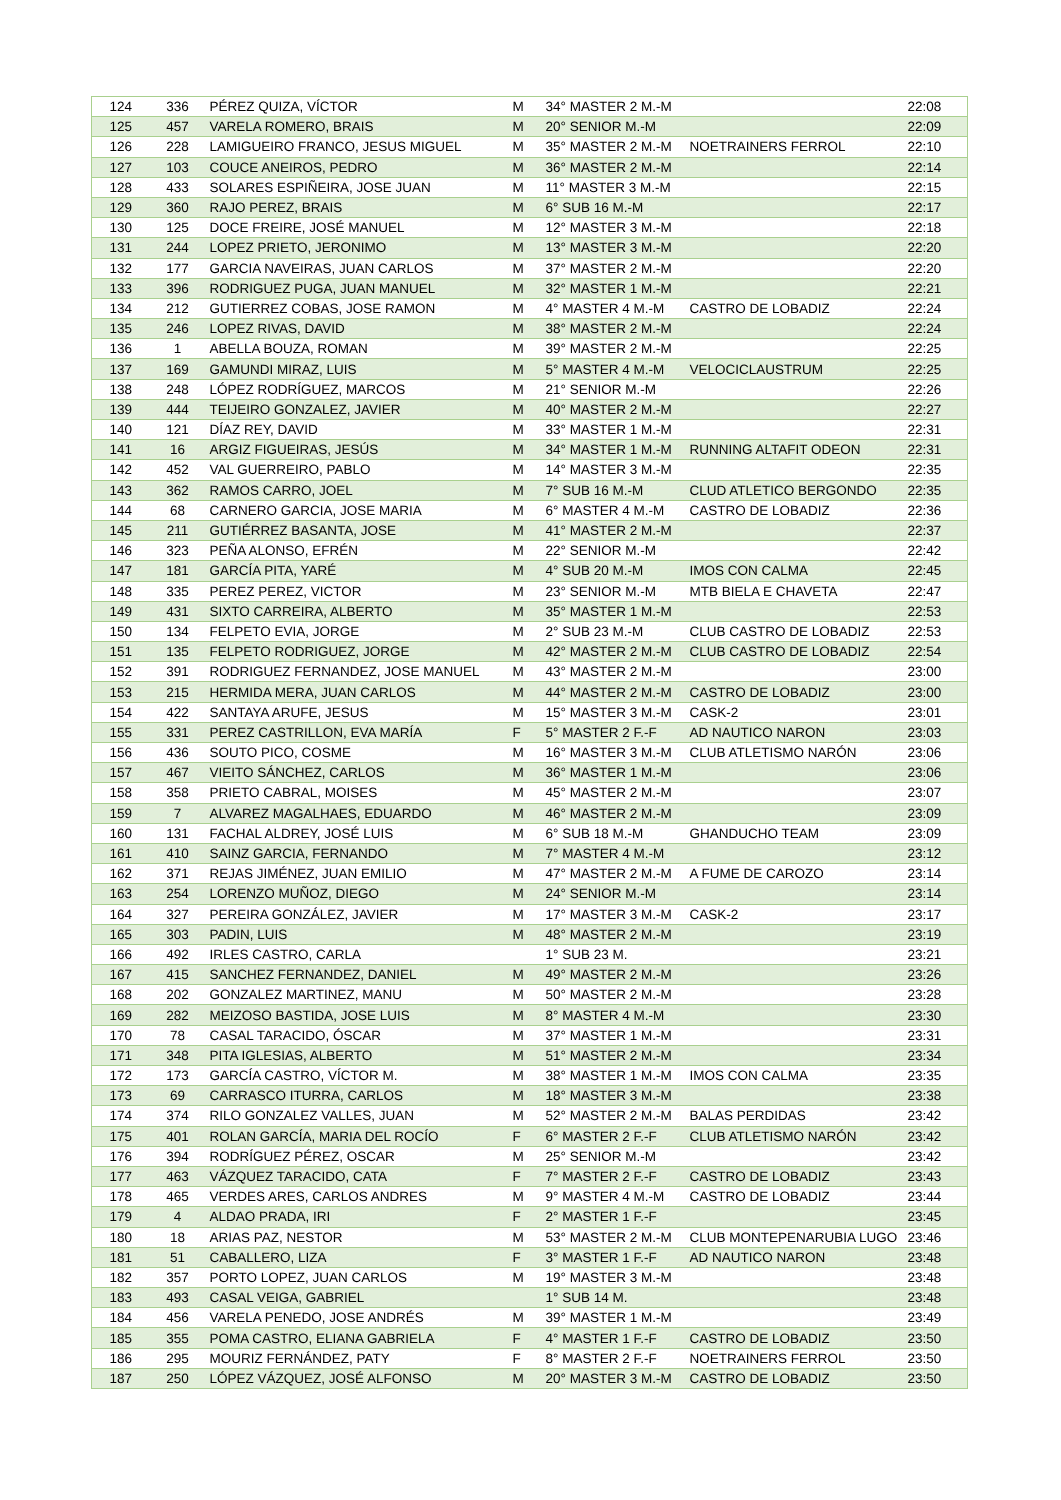| 124 | 336 | PÉREZ QUIZA, VÍCTOR | M | 34° MASTER 2 M.-M | | 22:08 |
| 125 | 457 | VARELA ROMERO, BRAIS | M | 20° SENIOR M.-M | | 22:09 |
| 126 | 228 | LAMIGUEIRO FRANCO, JESUS MIGUEL | M | 35° MASTER 2 M.-M | NOETRAINERS FERROL | 22:10 |
| 127 | 103 | COUCE ANEIROS, PEDRO | M | 36° MASTER 2 M.-M | | 22:14 |
| 128 | 433 | SOLARES ESPIÑEIRA, JOSE JUAN | M | 11° MASTER 3 M.-M | | 22:15 |
| 129 | 360 | RAJO PEREZ, BRAIS | M | 6° SUB 16 M.-M | | 22:17 |
| 130 | 125 | DOCE FREIRE, JOSÉ MANUEL | M | 12° MASTER 3 M.-M | | 22:18 |
| 131 | 244 | LOPEZ PRIETO, JERONIMO | M | 13° MASTER 3 M.-M | | 22:20 |
| 132 | 177 | GARCIA NAVEIRAS, JUAN CARLOS | M | 37° MASTER 2 M.-M | | 22:20 |
| 133 | 396 | RODRIGUEZ PUGA, JUAN MANUEL | M | 32° MASTER 1 M.-M | | 22:21 |
| 134 | 212 | GUTIERREZ COBAS, JOSE RAMON | M | 4° MASTER 4 M.-M | CASTRO DE LOBADIZ | 22:24 |
| 135 | 246 | LOPEZ RIVAS, DAVID | M | 38° MASTER 2 M.-M | | 22:24 |
| 136 | 1 | ABELLA BOUZA, ROMAN | M | 39° MASTER 2 M.-M | | 22:25 |
| 137 | 169 | GAMUNDI MIRAZ, LUIS | M | 5° MASTER 4 M.-M | VELOCICLAUSTRUM | 22:25 |
| 138 | 248 | LÓPEZ RODRÍGUEZ, MARCOS | M | 21° SENIOR M.-M | | 22:26 |
| 139 | 444 | TEIJEIRO GONZALEZ, JAVIER | M | 40° MASTER 2 M.-M | | 22:27 |
| 140 | 121 | DÍAZ REY, DAVID | M | 33° MASTER 1 M.-M | | 22:31 |
| 141 | 16 | ARGIZ FIGUEIRAS, JESÚS | M | 34° MASTER 1 M.-M | RUNNING ALTAFIT ODEON | 22:31 |
| 142 | 452 | VAL GUERREIRO, PABLO | M | 14° MASTER 3 M.-M | | 22:35 |
| 143 | 362 | RAMOS CARRO, JOEL | M | 7° SUB 16 M.-M | CLUD ATLETICO BERGONDO | 22:35 |
| 144 | 68 | CARNERO GARCIA, JOSE MARIA | M | 6° MASTER 4 M.-M | CASTRO DE LOBADIZ | 22:36 |
| 145 | 211 | GUTIÉRREZ BASANTA, JOSE | M | 41° MASTER 2 M.-M | | 22:37 |
| 146 | 323 | PEÑA ALONSO, EFRÉN | M | 22° SENIOR M.-M | | 22:42 |
| 147 | 181 | GARCÍA PITA, YARÉ | M | 4° SUB 20 M.-M | IMOS CON CALMA | 22:45 |
| 148 | 335 | PEREZ PEREZ, VICTOR | M | 23° SENIOR M.-M | MTB BIELA E CHAVETA | 22:47 |
| 149 | 431 | SIXTO CARREIRA, ALBERTO | M | 35° MASTER 1 M.-M | | 22:53 |
| 150 | 134 | FELPETO EVIA, JORGE | M | 2° SUB 23 M.-M | CLUB CASTRO DE LOBADIZ | 22:53 |
| 151 | 135 | FELPETO RODRIGUEZ, JORGE | M | 42° MASTER 2 M.-M | CLUB CASTRO DE LOBADIZ | 22:54 |
| 152 | 391 | RODRIGUEZ FERNANDEZ, JOSE MANUEL | M | 43° MASTER 2 M.-M | | 23:00 |
| 153 | 215 | HERMIDA MERA, JUAN CARLOS | M | 44° MASTER 2 M.-M | CASTRO DE LOBADIZ | 23:00 |
| 154 | 422 | SANTAYA ARUFE, JESUS | M | 15° MASTER 3 M.-M | CASK-2 | 23:01 |
| 155 | 331 | PEREZ CASTRILLON, EVA MARÍA | F | 5° MASTER 2 F.-F | AD NAUTICO NARON | 23:03 |
| 156 | 436 | SOUTO PICO, COSME | M | 16° MASTER 3 M.-M | CLUB ATLETISMO NARÓN | 23:06 |
| 157 | 467 | VIEITO SÁNCHEZ, CARLOS | M | 36° MASTER 1 M.-M | | 23:06 |
| 158 | 358 | PRIETO CABRAL, MOISES | M | 45° MASTER 2 M.-M | | 23:07 |
| 159 | 7 | ALVAREZ MAGALHAES, EDUARDO | M | 46° MASTER 2 M.-M | | 23:09 |
| 160 | 131 | FACHAL ALDREY, JOSÉ LUIS | M | 6° SUB 18 M.-M | GHANDUCHO TEAM | 23:09 |
| 161 | 410 | SAINZ GARCIA, FERNANDO | M | 7° MASTER 4 M.-M | | 23:12 |
| 162 | 371 | REJAS JIMÉNEZ, JUAN EMILIO | M | 47° MASTER 2 M.-M | A FUME DE CAROZO | 23:14 |
| 163 | 254 | LORENZO MUÑOZ, DIEGO | M | 24° SENIOR M.-M | | 23:14 |
| 164 | 327 | PEREIRA GONZÁLEZ, JAVIER | M | 17° MASTER 3 M.-M | CASK-2 | 23:17 |
| 165 | 303 | PADIN, LUIS | M | 48° MASTER 2 M.-M | | 23:19 |
| 166 | 492 | IRLES CASTRO, CARLA | | 1° SUB 23 M. | | 23:21 |
| 167 | 415 | SANCHEZ FERNANDEZ, DANIEL | M | 49° MASTER 2 M.-M | | 23:26 |
| 168 | 202 | GONZALEZ MARTINEZ, MANU | M | 50° MASTER 2 M.-M | | 23:28 |
| 169 | 282 | MEIZOSO BASTIDA, JOSE LUIS | M | 8° MASTER 4 M.-M | | 23:30 |
| 170 | 78 | CASAL TARACIDO, ÓSCAR | M | 37° MASTER 1 M.-M | | 23:31 |
| 171 | 348 | PITA IGLESIAS, ALBERTO | M | 51° MASTER 2 M.-M | | 23:34 |
| 172 | 173 | GARCÍA CASTRO, VÍCTOR M. | M | 38° MASTER 1 M.-M | IMOS CON CALMA | 23:35 |
| 173 | 69 | CARRASCO ITURRA, CARLOS | M | 18° MASTER 3 M.-M | | 23:38 |
| 174 | 374 | RILO GONZALEZ VALLES, JUAN | M | 52° MASTER 2 M.-M | BALAS PERDIDAS | 23:42 |
| 175 | 401 | ROLAN GARCÍA, MARIA DEL ROCÍO | F | 6° MASTER 2 F.-F | CLUB ATLETISMO NARÓN | 23:42 |
| 176 | 394 | RODRÍGUEZ PÉREZ, OSCAR | M | 25° SENIOR M.-M | | 23:42 |
| 177 | 463 | VÁZQUEZ TARACIDO, CATA | F | 7° MASTER 2 F.-F | CASTRO DE LOBADIZ | 23:43 |
| 178 | 465 | VERDES ARES, CARLOS ANDRES | M | 9° MASTER 4 M.-M | CASTRO DE LOBADIZ | 23:44 |
| 179 | 4 | ALDAO PRADA, IRI | F | 2° MASTER 1 F.-F | | 23:45 |
| 180 | 18 | ARIAS PAZ, NESTOR | M | 53° MASTER 2 M.-M | CLUB MONTEPENARUBIA LUGO | 23:46 |
| 181 | 51 | CABALLERO, LIZA | F | 3° MASTER 1 F.-F | AD NAUTICO NARON | 23:48 |
| 182 | 357 | PORTO LOPEZ, JUAN CARLOS | M | 19° MASTER 3 M.-M | | 23:48 |
| 183 | 493 | CASAL VEIGA, GABRIEL | | 1° SUB 14 M. | | 23:48 |
| 184 | 456 | VARELA PENEDO, JOSE ANDRÉS | M | 39° MASTER 1 M.-M | | 23:49 |
| 185 | 355 | POMA CASTRO, ELIANA GABRIELA | F | 4° MASTER 1 F.-F | CASTRO DE LOBADIZ | 23:50 |
| 186 | 295 | MOURIZ FERNÁNDEZ, PATY | F | 8° MASTER 2 F.-F | NOETRAINERS FERROL | 23:50 |
| 187 | 250 | LÓPEZ VÁZQUEZ, JOSÉ ALFONSO | M | 20° MASTER 3 M.-M | CASTRO DE LOBADIZ | 23:50 |